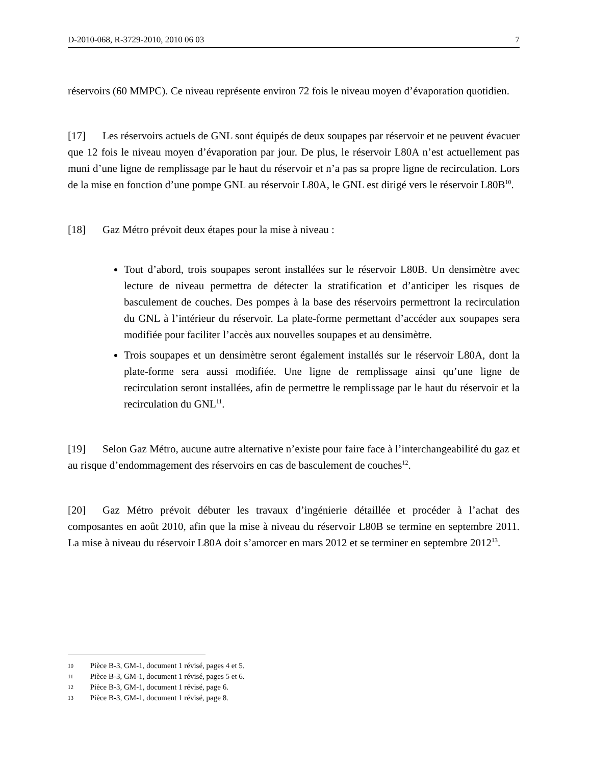D-2010-068, R-3729-2010, 2010 06 03 7
réservoirs (60 MMPC). Ce niveau représente environ 72 fois le niveau moyen d’évaporation quotidien.
[17] Les réservoirs actuels de GNL sont équipés de deux soupapes par réservoir et ne peuvent évacuer que 12 fois le niveau moyen d’évaporation par jour. De plus, le réservoir L80A n’est actuellement pas muni d’une ligne de remplissage par le haut du réservoir et n’a pas sa propre ligne de recirculation. Lors de la mise en fonction d’une pompe GNL au réservoir L80A, le GNL est dirigé vers le réservoir L80B<sup>10</sup>.
[18] Gaz Métro prévoit deux étapes pour la mise à niveau :
Tout d’abord, trois soupapes seront installées sur le réservoir L80B. Un densimètre avec lecture de niveau permettra de détecter la stratification et d’anticiper les risques de basculement de couches. Des pompes à la base des réservoirs permettront la recirculation du GNL à l’intérieur du réservoir. La plate-forme permettant d’accéder aux soupapes sera modifiée pour faciliter l’accès aux nouvelles soupapes et au densimètre.
Trois soupapes et un densimètre seront également installés sur le réservoir L80A, dont la plate-forme sera aussi modifiée. Une ligne de remplissage ainsi qu’une ligne de recirculation seront installées, afin de permettre le remplissage par le haut du réservoir et la recirculation du GNL<sup>11</sup>.
[19] Selon Gaz Métro, aucune autre alternative n’existe pour faire face à l’interchangeabilité du gaz et au risque d’endommagement des réservoirs en cas de basculement de couches<sup>12</sup>.
[20] Gaz Métro prévoit débuter les travaux d’ingénierie détaillée et procéder à l’achat des composantes en août 2010, afin que la mise à niveau du réservoir L80B se termine en septembre 2011. La mise à niveau du réservoir L80A doit s’amorcer en mars 2012 et se terminer en septembre 2012<sup>13</sup>.
10 Pièce B-3, GM-1, document 1 révisé, pages 4 et 5.
11 Pièce B-3, GM-1, document 1 révisé, pages 5 et 6.
12 Pièce B-3, GM-1, document 1 révisé, page 6.
13 Pièce B-3, GM-1, document 1 révisé, page 8.